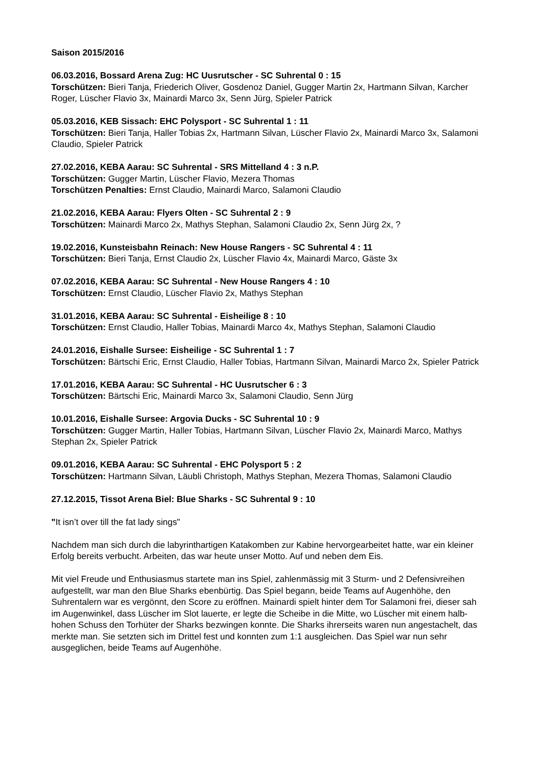Saison 2015/2016
06.03.2016, Bossard Arena Zug: HC Uusrutscher - SC Suhrental 0 : 15
Torschützen: Bieri Tanja, Friederich Oliver, Gosdenoz Daniel, Gugger Martin 2x, Hartmann Silvan, Karcher Roger, Lüscher Flavio 3x, Mainardi Marco 3x, Senn Jürg, Spieler Patrick
05.03.2016, KEB Sissach: EHC Polysport - SC Suhrental 1 : 11
Torschützen: Bieri Tanja, Haller Tobias 2x, Hartmann Silvan, Lüscher Flavio 2x, Mainardi Marco 3x, Salamoni Claudio, Spieler Patrick
27.02.2016, KEBA Aarau: SC Suhrental - SRS Mittelland 4 : 3 n.P.
Torschützen: Gugger Martin, Lüscher Flavio, Mezera Thomas
Torschützen Penalties: Ernst Claudio, Mainardi Marco, Salamoni Claudio
21.02.2016, KEBA Aarau: Flyers Olten - SC Suhrental 2 : 9
Torschützen: Mainardi Marco 2x, Mathys Stephan, Salamoni Claudio 2x, Senn Jürg 2x, ?
19.02.2016, Kunsteisbahn Reinach: New House Rangers - SC Suhrental 4 : 11
Torschützen: Bieri Tanja, Ernst Claudio 2x, Lüscher Flavio 4x, Mainardi Marco, Gäste 3x
07.02.2016, KEBA Aarau: SC Suhrental - New House Rangers 4 : 10
Torschützen: Ernst Claudio, Lüscher Flavio 2x, Mathys Stephan
31.01.2016, KEBA Aarau: SC Suhrental - Eisheilige 8 : 10
Torschützen: Ernst Claudio, Haller Tobias, Mainardi Marco 4x, Mathys Stephan, Salamoni Claudio
24.01.2016, Eishalle Sursee: Eisheilige - SC Suhrental 1 : 7
Torschützen: Bärtschi Eric, Ernst Claudio, Haller Tobias, Hartmann Silvan, Mainardi Marco 2x, Spieler Patrick
17.01.2016, KEBA Aarau: SC Suhrental - HC Uusrutscher 6 : 3
Torschützen: Bärtschi Eric, Mainardi Marco 3x, Salamoni Claudio, Senn Jürg
10.01.2016, Eishalle Sursee: Argovia Ducks - SC Suhrental 10 : 9
Torschützen: Gugger Martin, Haller Tobias, Hartmann Silvan, Lüscher Flavio 2x, Mainardi Marco, Mathys Stephan 2x, Spieler Patrick
09.01.2016, KEBA Aarau: SC Suhrental - EHC Polysport 5 : 2
Torschützen: Hartmann Silvan, Läubli Christoph, Mathys Stephan, Mezera Thomas, Salamoni Claudio
27.12.2015, Tissot Arena Biel: Blue Sharks - SC Suhrental 9 : 10
"It isn’t over till the fat lady sings"
Nachdem man sich durch die labyrinthartigen Katakomben zur Kabine hervorgearbeitet hatte, war ein kleiner Erfolg bereits verbucht. Arbeiten, das war heute unser Motto. Auf und neben dem Eis.
Mit viel Freude und Enthusiasmus startete man ins Spiel, zahlenmässig mit 3 Sturm- und 2 Defensivreihen aufgestellt, war man den Blue Sharks ebenbürtig. Das Spiel begann, beide Teams auf Augenhöhe, den Suhrentalern war es vergönnt, den Score zu eröffnen. Mainardi spielt hinter dem Tor Salamoni frei, dieser sah im Augenwinkel, dass Lüscher im Slot lauerte, er legte die Scheibe in die Mitte, wo Lüscher mit einem halb-hohen Schuss den Torhüter der Sharks bezwingen konnte. Die Sharks ihrerseits waren nun angestachelt, das merkte man. Sie setzten sich im Drittel fest und konnten zum 1:1 ausgleichen. Das Spiel war nun sehr ausgeglichen, beide Teams auf Augenhöhe.